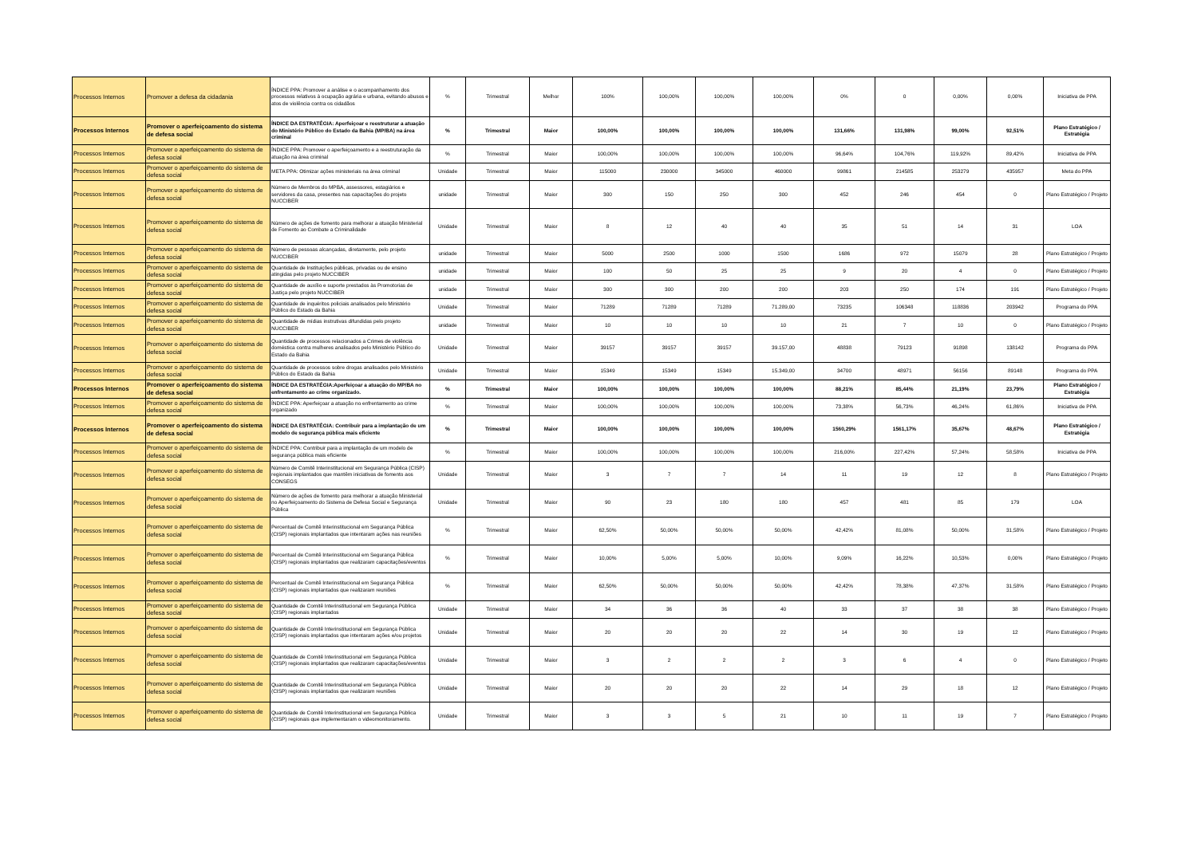| Processos Internos | Promover a defesa da cidadania | ÍNDICE PPA: Promover a análise e o acompanhamento dos processos relativos à ocupação agrária e urbana, evitando abusos e atos de violência contra os cidadãos | % | Trimestral | Melhor | 100% | 100,00% | 100,00% | 100,00% | 0% | 0 | 0,00% | 0,00% | Iniciativa de PPA |
| Processos Internos | Promover o aperfeiçoamento do sistema de defesa social | ÍNDICE DA ESTRATÉGIA: Aperfeiçoar e reestruturar a atuação do Ministério Público do Estado da Bahia (MP/BA) na área criminal | % | Trimestral | Maior | 100,00% | 100,00% | 100,00% | 100,00% | 131,66% | 131,98% | 99,00% | 92,51% | Plano Estratégico / Estratégia |
| Processos Internos | Promover o aperfeiçoamento do sistema de defesa social | ÍNDICE PPA: Promover o aperfeiçoamento e a reestruturação da atuação na área criminal | % | Trimestral | Maior | 100,00% | 100,00% | 100,00% | 100,00% | 96,64% | 104,76% | 119,92% | 89,42% | Iniciativa de PPA |
| Processos Internos | Promover o aperfeiçoamento do sistema de defesa social | META PPA: Otimizar ações ministeriais na área criminal | Unidade | Trimestral | Maior | 115000 | 230000 | 345000 | 460000 | 99861 | 214585 | 253279 | 435957 | Meta do PPA |
| Processos Internos | Promover o aperfeiçoamento do sistema de defesa social | Número de Membros do MPBA, assessores, estagiários e servidores da casa, presentes nas capacitações do projeto NUCCIBER | unidade | Trimestral | Maior | 300 | 150 | 250 | 300 | 452 | 246 | 454 | 0 | Plano Estratégico / Projeto |
| Processos Internos | Promover o aperfeiçoamento do sistema de defesa social | Número de ações de fomento para melhorar a atuação Ministerial de Fomento ao Combate a Criminalidade | Unidade | Trimestral | Maior | 8 | 12 | 40 | 40 | 35 | 51 | 14 | 31 | LOA |
| Processos Internos | Promover o aperfeiçoamento do sistema de defesa social | Número de pessoas alcançadas, diretamente, pelo projeto NUCCIBER | unidade | Trimestral | Maior | 5000 | 2500 | 1000 | 1500 | 1686 | 972 | 15079 | 28 | Plano Estratégico / Projeto |
| Processos Internos | Promover o aperfeiçoamento do sistema de defesa social | Quantidade de Instituições públicas, privadas ou de ensino atingidas pelo projeto NUCCIBER | unidade | Trimestral | Maior | 100 | 50 | 25 | 25 | 9 | 20 | 4 | 0 | Plano Estratégico / Projeto |
| Processos Internos | Promover o aperfeiçoamento do sistema de defesa social | Quantidade de auxílio e suporte prestados às Promotorias de Justiça pelo projeto NUCCIBER | unidade | Trimestral | Maior | 300 | 300 | 200 | 200 | 203 | 250 | 174 | 191 | Plano Estratégico / Projeto |
| Processos Internos | Promover o aperfeiçoamento do sistema de defesa social | Quantidade de inquéritos policiais analisados pelo Ministério Público do Estado da Bahia | Unidade | Trimestral | Maior | 71289 | 71289 | 71289 | 71.289,00 | 73235 | 106348 | 118836 | 203942 | Programa do PPA |
| Processos Internos | Promover o aperfeiçoamento do sistema de defesa social | Quantidade de mídias instrutivas difundidas pelo projeto NUCCIBER | unidade | Trimestral | Maior | 10 | 10 | 10 | 10 | 21 | 7 | 10 | 0 | Plano Estratégico / Projeto |
| Processos Internos | Promover o aperfeiçoamento do sistema de defesa social | Quantidade de processos relacionados a Crimes de violência doméstica contra mulheres analisados pelo Ministério Público do Estado da Bahia | Unidade | Trimestral | Maior | 39157 | 39157 | 39157 | 39.157,00 | 48838 | 79123 | 91898 | 138142 | Programa do PPA |
| Processos Internos | Promover o aperfeiçoamento do sistema de defesa social | Quantidade de processos sobre drogas analisados pelo Ministério Público do Estado da Bahia | Unidade | Trimestral | Maior | 15349 | 15349 | 15349 | 15.349,00 | 34700 | 48971 | 56156 | 89148 | Programa do PPA |
| Processos Internos | Promover o aperfeiçoamento do sistema de defesa social | ÍNDICE DA ESTRATÉGIA:Aperfeiçoar a atuação do MP/BA no enfrentamento ao crime organizado. | % | Trimestral | Maior | 100,00% | 100,00% | 100,00% | 100,00% | 88,21% | 85,44% | 21,19% | 23,79% | Plano Estratégico / Estratégia |
| Processos Internos | Promover o aperfeiçoamento do sistema de defesa social | ÍNDICE PPA: Aperfeiçoar a atuação no enfrentamento ao crime organizado | % | Trimestral | Maior | 100,00% | 100,00% | 100,00% | 100,00% | 73,38% | 56,73% | 46,24% | 61,86% | Iniciativa de PPA |
| Processos Internos | Promover o aperfeiçoamento do sistema de defesa social | ÍNDICE DA ESTRATÉGIA: Contribuir para a implantação de um modelo de segurança pública mais eficiente | % | Trimestral | Maior | 100,00% | 100,00% | 100,00% | 100,00% | 1560,29% | 1561,17% | 35,67% | 48,67% | Plano Estratégico / Estratégia |
| Processos Internos | Promover o aperfeiçoamento do sistema de defesa social | ÍNDICE PPA: Contribuir para a implantação de um modelo de segurança pública mais eficiente | % | Trimestral | Maior | 100,00% | 100,00% | 100,00% | 100,00% | 216,00% | 227,42% | 57,24% | 58,58% | Iniciativa de PPA |
| Processos Internos | Promover o aperfeiçoamento do sistema de defesa social | Número de Comitê Interinstitucional em Segurança Pública (CISP) regionais implantados que mantêm iniciativas de fomento aos CONSEGS | Unidade | Trimestral | Maior | 3 | 7 | 7 | 14 | 11 | 19 | 12 | 8 | Plano Estratégico / Projeto |
| Processos Internos | Promover o aperfeiçoamento do sistema de defesa social | Número de ações de fomento para melhorar a atuação Ministerial no Aperfeiçoamento do Sistema de Defesa Social e Segurança Pública | Unidade | Trimestral | Maior | 90 | 23 | 180 | 180 | 457 | 481 | 85 | 179 | LOA |
| Processos Internos | Promover o aperfeiçoamento do sistema de defesa social | Percentual de Comitê Interinstitucional em Segurança Pública (CISP) regionais implantados que intentaram ações nas reuniões | % | Trimestral | Maior | 62,50% | 50,00% | 50,00% | 50,00% | 42,42% | 81,08% | 50,00% | 31,58% | Plano Estratégico / Projeto |
| Processos Internos | Promover o aperfeiçoamento do sistema de defesa social | Percentual de Comitê Interinstitucional em Segurança Pública (CISP) regionais implantados que realizaram capacitações/eventos | % | Trimestral | Maior | 10,00% | 5,00% | 5,00% | 10,00% | 9,09% | 16,22% | 10,53% | 0,00% | Plano Estratégico / Projeto |
| Processos Internos | Promover o aperfeiçoamento do sistema de defesa social | Percentual de Comitê Interinstitucional em Segurança Pública (CISP) regionais implantados que realizaram reuniões | % | Trimestral | Maior | 62,50% | 50,00% | 50,00% | 50,00% | 42,42% | 78,38% | 47,37% | 31,58% | Plano Estratégico / Projeto |
| Processos Internos | Promover o aperfeiçoamento do sistema de defesa social | Quantidade de Comitê Interinstitucional em Segurança Pública (CISP) regionais implantados | Unidade | Trimestral | Maior | 34 | 36 | 36 | 40 | 33 | 37 | 38 | 38 | Plano Estratégico / Projeto |
| Processos Internos | Promover o aperfeiçoamento do sistema de defesa social | Quantidade de Comitê Interinstitucional em Segurança Pública (CISP) regionais implantados que intentaram ações e/ou projetos | Unidade | Trimestral | Maior | 20 | 20 | 20 | 22 | 14 | 30 | 19 | 12 | Plano Estratégico / Projeto |
| Processos Internos | Promover o aperfeiçoamento do sistema de defesa social | Quantidade de Comitê Interinstitucional em Segurança Pública (CISP) regionais implantados que realizaram capacitações/eventos | Unidade | Trimestral | Maior | 3 | 2 | 2 | 2 | 3 | 6 | 4 | 0 | Plano Estratégico / Projeto |
| Processos Internos | Promover o aperfeiçoamento do sistema de defesa social | Quantidade de Comitê Interinstitucional em Segurança Pública (CISP) regionais implantados que realizaram reuniões | Unidade | Trimestral | Maior | 20 | 20 | 20 | 22 | 14 | 29 | 18 | 12 | Plano Estratégico / Projeto |
| Processos Internos | Promover o aperfeiçoamento do sistema de defesa social | Quantidade de Comitê Interinstitucional em Segurança Pública (CISP) regionais que implementaram o videomonitoramento. | Unidade | Trimestral | Maior | 3 | 3 | 5 | 21 | 10 | 11 | 19 | 7 | Plano Estratégico / Projeto |